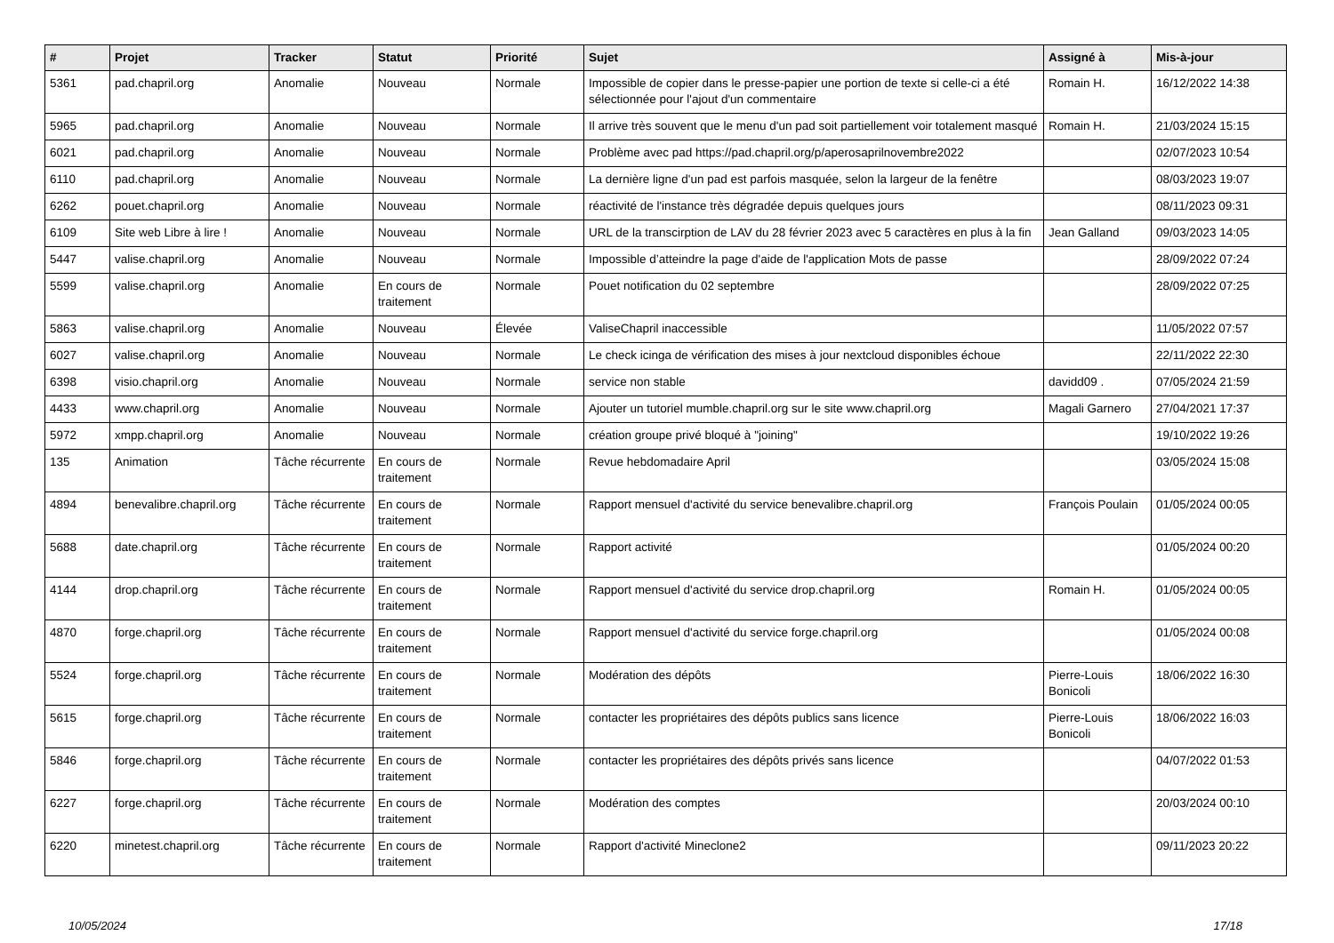| # | Projet | Tracker | Statut | Priorité | Sujet | Assigné à | Mis-à-jour |
| --- | --- | --- | --- | --- | --- | --- | --- |
| 5361 | pad.chapril.org | Anomalie | Nouveau | Normale | Impossible de copier dans le presse-papier une portion de texte si celle-ci a été sélectionnée pour l'ajout d'un commentaire | Romain H. | 16/12/2022 14:38 |
| 5965 | pad.chapril.org | Anomalie | Nouveau | Normale | Il arrive très souvent que le menu d'un pad soit partiellement voir totalement masqué | Romain H. | 21/03/2024 15:15 |
| 6021 | pad.chapril.org | Anomalie | Nouveau | Normale | Problème avec pad https://pad.chapril.org/p/aperosaprilnovembre2022 | | 02/07/2023 10:54 |
| 6110 | pad.chapril.org | Anomalie | Nouveau | Normale | La dernière ligne d'un pad est parfois masquée, selon la largeur de la fenêtre | | 08/03/2023 19:07 |
| 6262 | pouet.chapril.org | Anomalie | Nouveau | Normale | réactivité de l'instance très dégradée depuis quelques jours | | 08/11/2023 09:31 |
| 6109 | Site web Libre à lire ! | Anomalie | Nouveau | Normale | URL de la transcirption de LAV du 28 février 2023 avec 5 caractères en plus à la fin | Jean Galland | 09/03/2023 14:05 |
| 5447 | valise.chapril.org | Anomalie | Nouveau | Normale | Impossible d’atteindre la page d'aide de l'application Mots de passe | | 28/09/2022 07:24 |
| 5599 | valise.chapril.org | Anomalie | En cours de traitement | Normale | Pouet notification du 02 septembre | | 28/09/2022 07:25 |
| 5863 | valise.chapril.org | Anomalie | Nouveau | Élevée | ValiseChapril inaccessible | | 11/05/2022 07:57 |
| 6027 | valise.chapril.org | Anomalie | Nouveau | Normale | Le check icinga de vérification des mises à jour nextcloud disponibles échoue | | 22/11/2022 22:30 |
| 6398 | visio.chapril.org | Anomalie | Nouveau | Normale | service non stable | davidd09 . | 07/05/2024 21:59 |
| 4433 | www.chapril.org | Anomalie | Nouveau | Normale | Ajouter un tutoriel mumble.chapril.org sur le site www.chapril.org | Magali Garnero | 27/04/2021 17:37 |
| 5972 | xmpp.chapril.org | Anomalie | Nouveau | Normale | création groupe privé bloqué à "joining" | | 19/10/2022 19:26 |
| 135 | Animation | Tâche récurrente | En cours de traitement | Normale | Revue hebdomadaire April | | 03/05/2024 15:08 |
| 4894 | benevalibre.chapril.org | Tâche récurrente | En cours de traitement | Normale | Rapport mensuel d'activité du service benevalibre.chapril.org | François Poulain | 01/05/2024 00:05 |
| 5688 | date.chapril.org | Tâche récurrente | En cours de traitement | Normale | Rapport activité | | 01/05/2024 00:20 |
| 4144 | drop.chapril.org | Tâche récurrente | En cours de traitement | Normale | Rapport mensuel d'activité du service drop.chapril.org | Romain H. | 01/05/2024 00:05 |
| 4870 | forge.chapril.org | Tâche récurrente | En cours de traitement | Normale | Rapport mensuel d'activité du service forge.chapril.org | | 01/05/2024 00:08 |
| 5524 | forge.chapril.org | Tâche récurrente | En cours de traitement | Normale | Modération des dépôts | Pierre-Louis Bonicoli | 18/06/2022 16:30 |
| 5615 | forge.chapril.org | Tâche récurrente | En cours de traitement | Normale | contacter les propriétaires des dépôts publics sans licence | Pierre-Louis Bonicoli | 18/06/2022 16:03 |
| 5846 | forge.chapril.org | Tâche récurrente | En cours de traitement | Normale | contacter les propriétaires des dépôts privés sans licence | | 04/07/2022 01:53 |
| 6227 | forge.chapril.org | Tâche récurrente | En cours de traitement | Normale | Modération des comptes | | 20/03/2024 00:10 |
| 6220 | minetest.chapril.org | Tâche récurrente | En cours de traitement | Normale | Rapport d'activité Mineclone2 | | 09/11/2023 20:22 |
10/05/2024 17/18